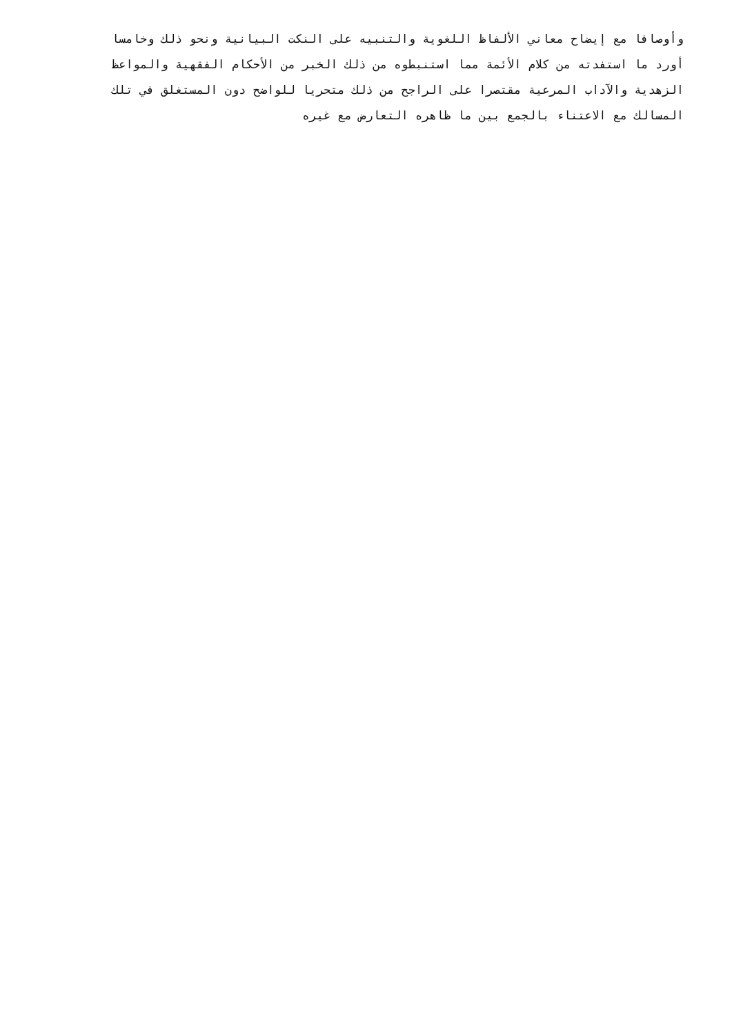وأوصافا مع إيضاح معاني الألفاظ اللغوية والتنبيه على النكت البيانية ونحو ذلك وخامسا
أورد ما استفدته من كلام الأئمة مما استنبطوه من ذلك الخبر من الأحكام الفقهية والمواعظ
الزهدية والآداب المرعية مقتصرا على الراجح من ذلك متحريا للواضح دون المستغلق في تلك
المسالك مع الاعتناء بالجمع بين ما ظاهره التعارض مع غيره